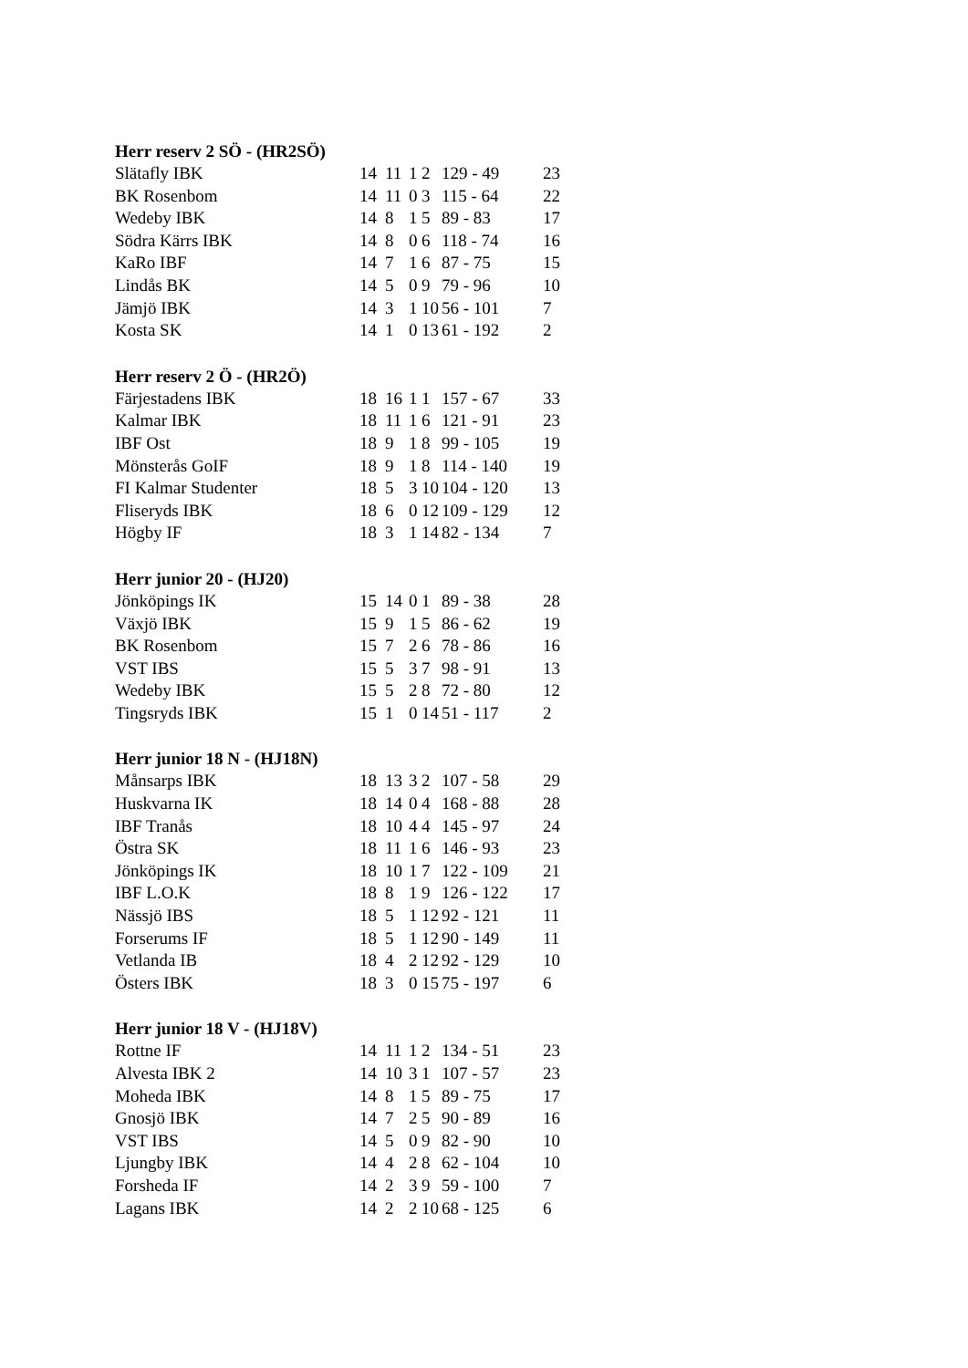Herr reserv 2 SÖ - (HR2SÖ)
| Slätafly IBK | 14 | 11 | 1 | 2 | 129 - 49 | 23 |
| BK Rosenbom | 14 | 11 | 0 | 3 | 115 - 64 | 22 |
| Wedeby IBK | 14 | 8 | 1 | 5 | 89 - 83 | 17 |
| Södra Kärrs IBK | 14 | 8 | 0 | 6 | 118 - 74 | 16 |
| KaRo IBF | 14 | 7 | 1 | 6 | 87 - 75 | 15 |
| Lindås BK | 14 | 5 | 0 | 9 | 79 - 96 | 10 |
| Jämjö IBK | 14 | 3 | 1 | 10 | 56 - 101 | 7 |
| Kosta SK | 14 | 1 | 0 | 13 | 61 - 192 | 2 |
Herr reserv 2 Ö - (HR2Ö)
| Färjestadens IBK | 18 | 16 | 1 | 1 | 157 - 67 | 33 |
| Kalmar IBK | 18 | 11 | 1 | 6 | 121 - 91 | 23 |
| IBF Ost | 18 | 9 | 1 | 8 | 99 - 105 | 19 |
| Mönsterås GoIF | 18 | 9 | 1 | 8 | 114 - 140 | 19 |
| FI Kalmar Studenter | 18 | 5 | 3 | 10 | 104 - 120 | 13 |
| Fliseryds IBK | 18 | 6 | 0 | 12 | 109 - 129 | 12 |
| Högby IF | 18 | 3 | 1 | 14 | 82 - 134 | 7 |
Herr junior 20 - (HJ20)
| Jönköpings IK | 15 | 14 | 0 | 1 | 89 - 38 | 28 |
| Växjö IBK | 15 | 9 | 1 | 5 | 86 - 62 | 19 |
| BK Rosenbom | 15 | 7 | 2 | 6 | 78 - 86 | 16 |
| VST IBS | 15 | 5 | 3 | 7 | 98 - 91 | 13 |
| Wedeby IBK | 15 | 5 | 2 | 8 | 72 - 80 | 12 |
| Tingsryds IBK | 15 | 1 | 0 | 14 | 51 - 117 | 2 |
Herr junior 18 N - (HJ18N)
| Månsarps IBK | 18 | 13 | 3 | 2 | 107 - 58 | 29 |
| Huskvarna IK | 18 | 14 | 0 | 4 | 168 - 88 | 28 |
| IBF Tranås | 18 | 10 | 4 | 4 | 145 - 97 | 24 |
| Östra SK | 18 | 11 | 1 | 6 | 146 - 93 | 23 |
| Jönköpings IK | 18 | 10 | 1 | 7 | 122 - 109 | 21 |
| IBF L.O.K | 18 | 8 | 1 | 9 | 126 - 122 | 17 |
| Nässjö IBS | 18 | 5 | 1 | 12 | 92 - 121 | 11 |
| Forserums IF | 18 | 5 | 1 | 12 | 90 - 149 | 11 |
| Vetlanda IB | 18 | 4 | 2 | 12 | 92 - 129 | 10 |
| Östers IBK | 18 | 3 | 0 | 15 | 75 - 197 | 6 |
Herr junior 18 V - (HJ18V)
| Rottne IF | 14 | 11 | 1 | 2 | 134 - 51 | 23 |
| Alvesta IBK 2 | 14 | 10 | 3 | 1 | 107 - 57 | 23 |
| Moheda IBK | 14 | 8 | 1 | 5 | 89 - 75 | 17 |
| Gnosjö IBK | 14 | 7 | 2 | 5 | 90 - 89 | 16 |
| VST IBS | 14 | 5 | 0 | 9 | 82 - 90 | 10 |
| Ljungby IBK | 14 | 4 | 2 | 8 | 62 - 104 | 10 |
| Forsheda IF | 14 | 2 | 3 | 9 | 59 - 100 | 7 |
| Lagans IBK | 14 | 2 | 2 | 10 | 68 - 125 | 6 |